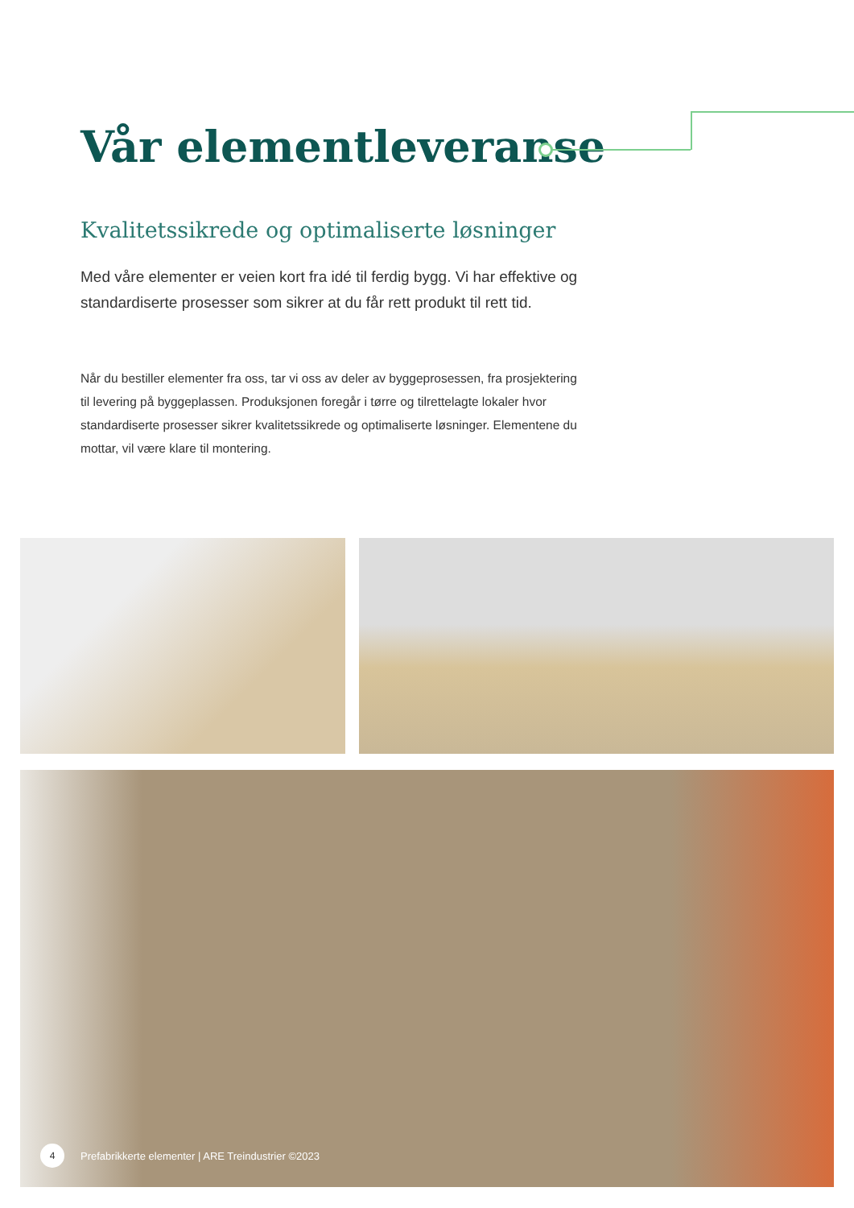Vår elementleveranse
Kvalitetssikrede og optimaliserte løsninger
Med våre elementer er veien kort fra idé til ferdig bygg. Vi har effektive og standardiserte prosesser som sikrer at du får rett produkt til rett tid.
Når du bestiller elementer fra oss, tar vi oss av deler av byggeprosessen, fra prosjektering til levering på byggeplassen. Produksjonen foregår i tørre og tilrettelagte lokaler hvor standardiserte prosesser sikrer kvalitetssikrede og optimaliserte løsninger. Elementene du mottar, vil være klare til montering.
4 Prefabrikkerte elementer | ARE Treindustrier ©2023